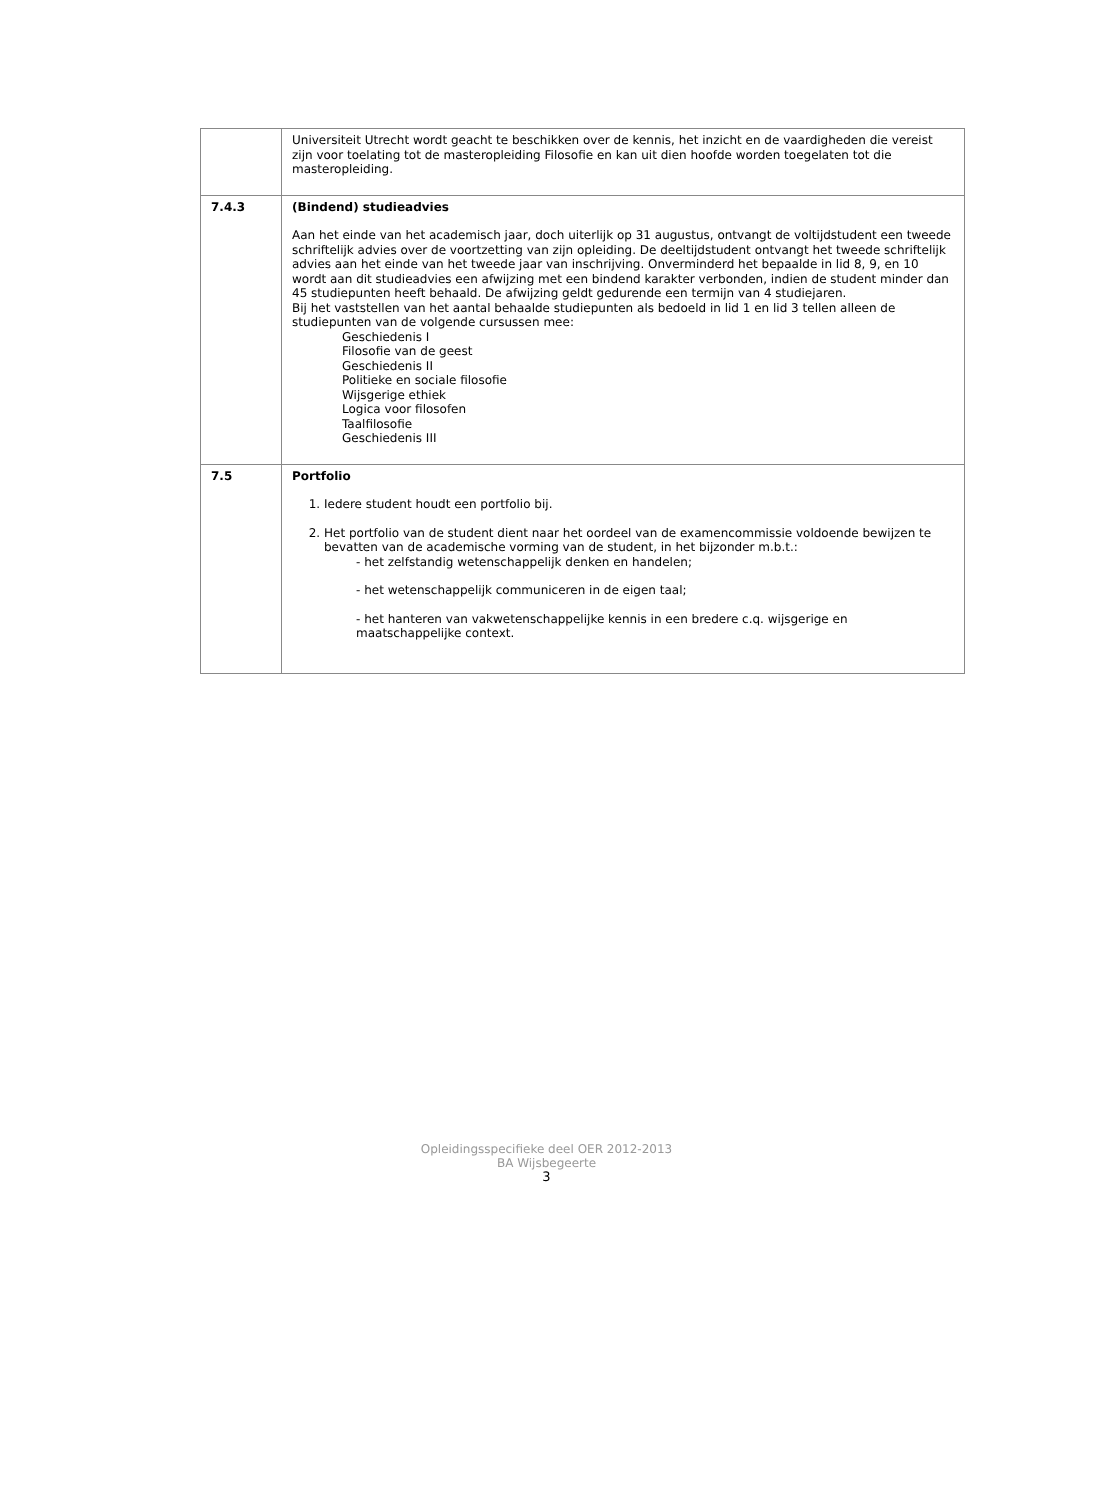| | Universiteit Utrecht wordt geacht te beschikken over de kennis, het inzicht en de vaardigheden die vereist zijn voor toelating tot de masteropleiding Filosofie en kan uit dien hoofde worden toegelaten tot die masteropleiding. |
| 7.4.3 | (Bindend) studieadvies Aan het einde van het academisch jaar, doch uiterlijk op 31 augustus, ontvangt de voltijdstudent een tweede schriftelijk advies over de voortzetting van zijn opleiding. De deeltijdstudent ontvangt het tweede schriftelijk advies aan het einde van het tweede jaar van inschrijving. Onverminderd het bepaalde in lid 8, 9, en 10 wordt aan dit studieadvies een afwijzing met een bindend karakter verbonden, indien de student minder dan 45 studiepunten heeft behaald. De afwijzing geldt gedurende een termijn van 4 studiejaren. Bij het vaststellen van het aantal behaalde studiepunten als bedoeld in lid 1 en lid 3 tellen alleen de studiepunten van de volgende cursussen mee: Geschiedenis I Filosofie van de geest Geschiedenis II Politieke en sociale filosofie Wijsgerige ethiek Logica voor filosofen Taalfilosofie Geschiedenis III |
| 7.5 | Portfolio 1. Iedere student houdt een portfolio bij. 2. Het portfolio van de student dient naar het oordeel van de examencommissie voldoende bewijzen te bevatten van de academische vorming van de student, in het bijzonder m.b.t.: - het zelfstandig wetenschappelijk denken en handelen; - het wetenschappelijk communiceren in de eigen taal; - het hanteren van vakwetenschappelijke kennis in een bredere c.q. wijsgerige en maatschappelijke context. |
Opleidingsspecifieke deel OER 2012-2013
BA Wijsbegeerte
3